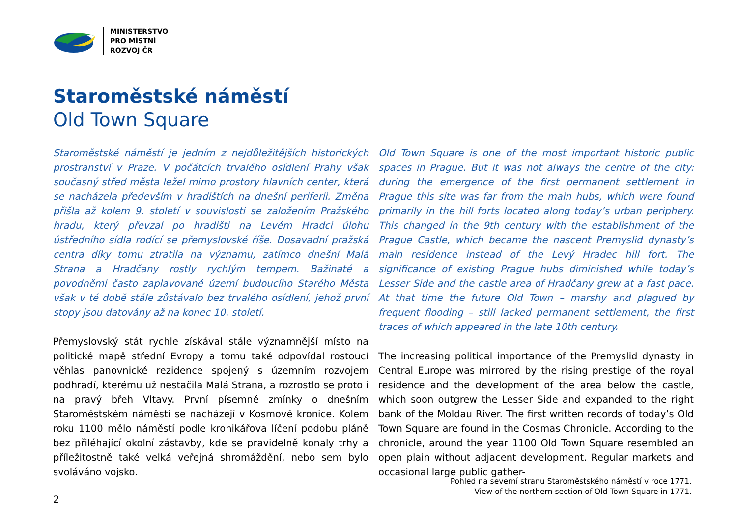MINISTERSTVO
PRO MÍSTNÍ
ROZVOJ ČR
Staroměstské náměstí
Old Town Square
Staroměstské náměstí je jedním z nejdůležitějších historických prostranství v Praze. V počátcích trvalého osídlení Prahy však současný střed města ležel mimo prostory hlavních center, která se nacházela především v hradištích na dnešní periferii. Změna přišla až kolem 9. století v souvislosti se založením Pražského hradu, který převzal po hradišti na Levém Hradci úlohu ústředního sídla rodící se přemyslovské říše. Dosavadní pražská centra díky tomu ztratila na významu, zatímco dnešní Malá Strana a Hradčany rostly rychlým tempem. Bažinaté a povodněmi často zaplavované území budoucího Starého Města však v té době stále zůstávalo bez trvalého osídlení, jehož první stopy jsou datovány až na konec 10. století.
Přemyslovský stát rychle získával stále významnější místo na politické mapě střední Evropy a tomu také odpovídal rostoucí věhlas panovnické rezidence spojený s územním rozvojem podhradí, kterému už nestačila Malá Strana, a rozrostlo se proto i na pravý břeh Vltavy. První písemné zmínky o dnešním Staroměstském náměstí se nacházejí v Kosmově kronice. Kolem roku 1100 mělo náměstí podle kronikářova líčení podobu pláně bez přiléhající okolní zástavby, kde se pravidelně konaly trhy a příležitostně také velká veřejná shromáždění, nebo sem bylo svoláváno vojsko.
Old Town Square is one of the most important historic public spaces in Prague. But it was not always the centre of the city: during the emergence of the first permanent settlement in Prague this site was far from the main hubs, which were found primarily in the hill forts located along today’s urban periphery. This changed in the 9th century with the establishment of the Prague Castle, which became the nascent Premyslid dynasty’s main residence instead of the Levý Hradec hill fort. The significance of existing Prague hubs diminished while today’s Lesser Side and the castle area of Hradčany grew at a fast pace. At that time the future Old Town – marshy and plagued by frequent flooding – still lacked permanent settlement, the first traces of which appeared in the late 10th century.
The increasing political importance of the Premyslid dynasty in Central Europe was mirrored by the rising prestige of the royal residence and the development of the area below the castle, which soon outgrew the Lesser Side and expanded to the right bank of the Moldau River. The first written records of today’s Old Town Square are found in the Cosmas Chronicle. According to the chronicle, around the year 1100 Old Town Square resembled an open plain without adjacent development. Regular markets and occasional large public gather-
2
Pohled na severní stranu Staroměstského náměstí v roce 1771.
View of the northern section of Old Town Square in 1771.